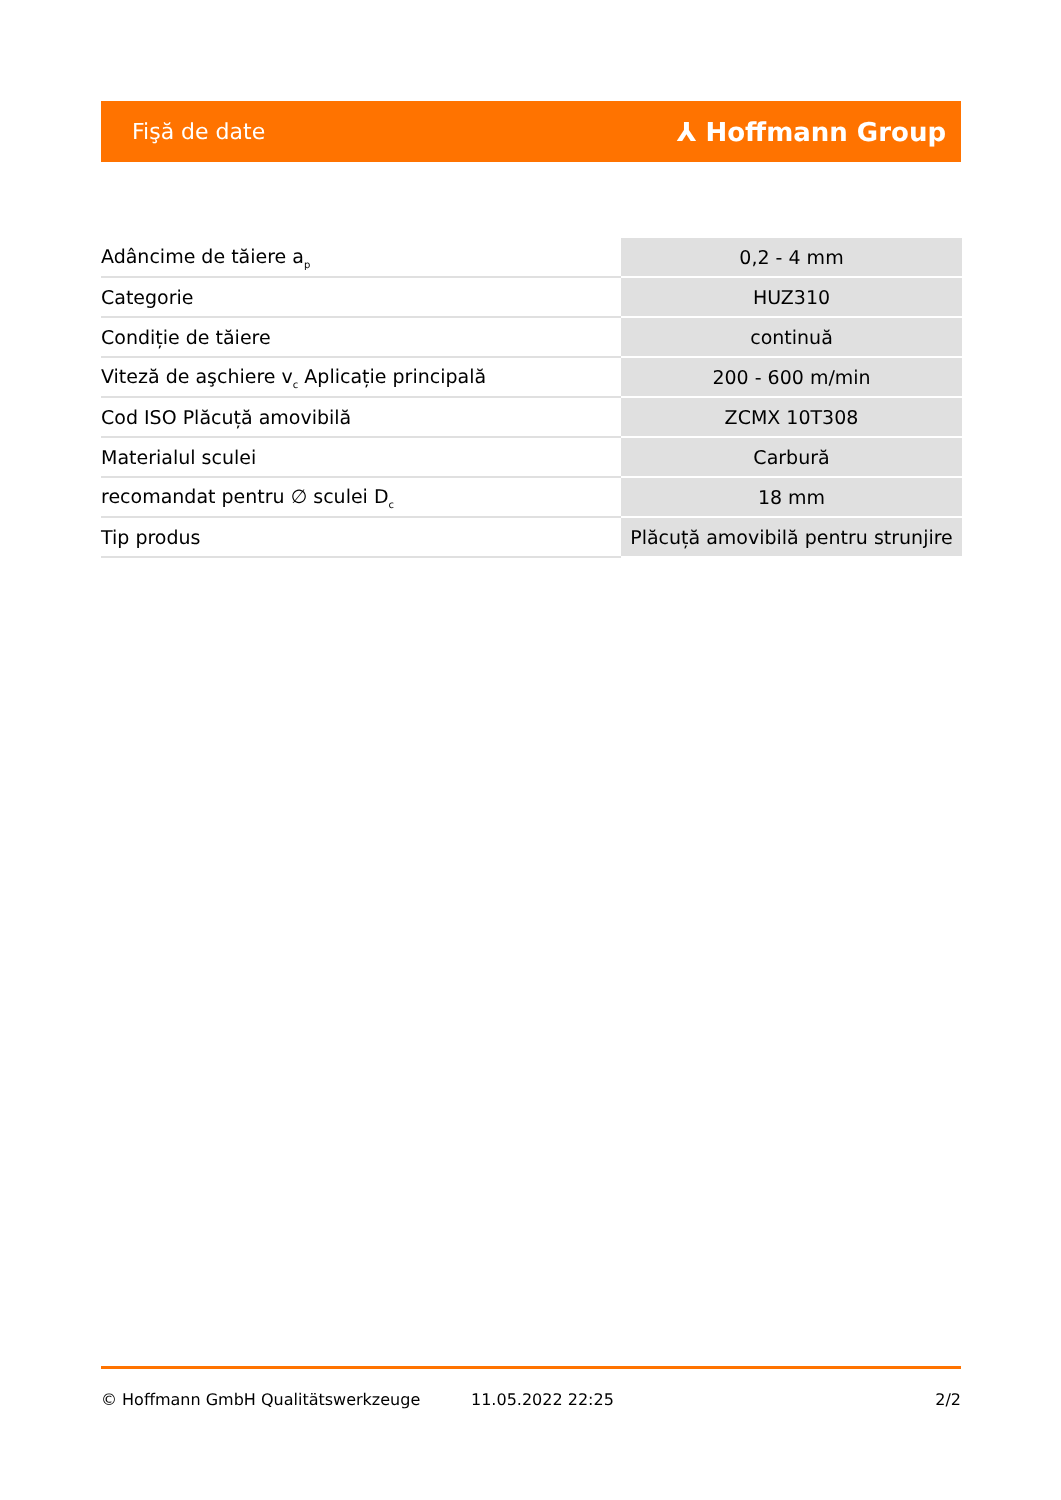Fişă de date ⅄ Hoffmann Group
| Adâncime de tăiere a<sub>p</sub> | 0,2 - 4 mm |
| Categorie | HUZ310 |
| Condiție de tăiere | continuă |
| Viteză de aşchiere v<sub>c</sub> Aplicație principală | 200 - 600 m/min |
| Cod ISO Plăcuță amovibilă | ZCMX 10T308 |
| Materialul sculei | Carbură |
| recomandat pentru ∅ sculei D<sub>c</sub> | 18 mm |
| Tip produs | Plăcuță amovibilă pentru strunjire |
© Hoffmann GmbH Qualitätswerkzeuge 11.05.2022 22:25 2/2